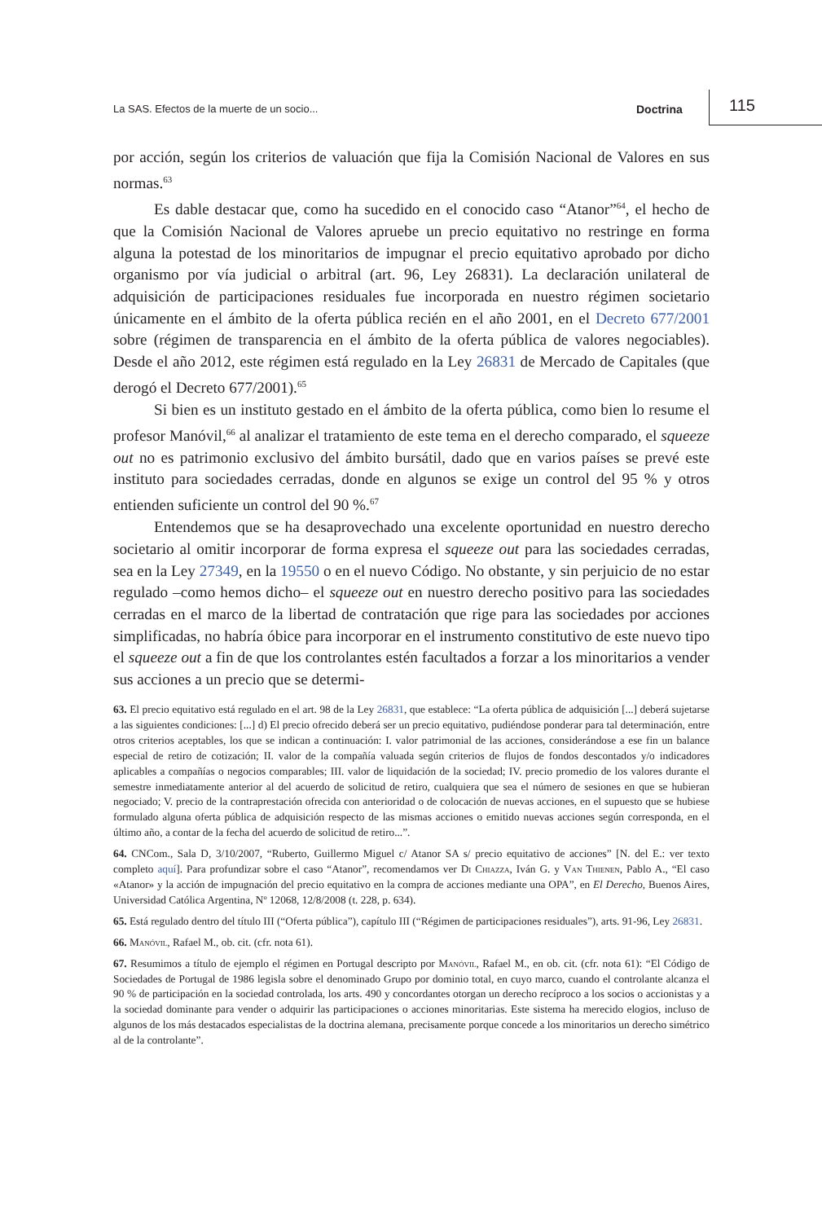La SAS. Efectos de la muerte de un socio... Doctrina 115
por acción, según los criterios de valuación que fija la Comisión Nacional de Valores en sus normas.<sup>63</sup>
Es dable destacar que, como ha sucedido en el conocido caso “Atanor”<sup>64</sup>, el hecho de que la Comisión Nacional de Valores apruebe un precio equitativo no restringe en forma alguna la potestad de los minoritarios de impugnar el precio equitativo aprobado por dicho organismo por vía judicial o arbitral (art. 96, Ley 26831). La declaración unilateral de adquisición de participaciones residuales fue incorporada en nuestro régimen societario únicamente en el ámbito de la oferta pública recién en el año 2001, en el Decreto 677/2001 sobre (régimen de transparencia en el ámbito de la oferta pública de valores negociables). Desde el año 2012, este régimen está regulado en la Ley 26831 de Mercado de Capitales (que derogó el Decreto 677/2001).<sup>65</sup>
Si bien es un instituto gestado en el ámbito de la oferta pública, como bien lo resume el profesor Manóvil,<sup>66</sup> al analizar el tratamiento de este tema en el derecho comparado, el squeeze out no es patrimonio exclusivo del ámbito bursátil, dado que en varios países se prevé este instituto para sociedades cerradas, donde en algunos se exige un control del 95 % y otros entienden suficiente un control del 90 %.<sup>67</sup>
Entendemos que se ha desaprovechado una excelente oportunidad en nuestro derecho societario al omitir incorporar de forma expresa el squeeze out para las sociedades cerradas, sea en la Ley 27349, en la 19550 o en el nuevo Código. No obstante, y sin perjuicio de no estar regulado –como hemos dicho– el squeeze out en nuestro derecho positivo para las sociedades cerradas en el marco de la libertad de contratación que rige para las sociedades por acciones simplificadas, no habría óbice para incorporar en el instrumento constitutivo de este nuevo tipo el squeeze out a fin de que los controlantes estén facultados a forzar a los minoritarios a vender sus acciones a un precio que se determi-
63. El precio equitativo está regulado en el art. 98 de la Ley 26831, que establece: “La oferta pública de adquisición [...] deberá sujetarse a las siguientes condiciones: [...] d) El precio ofrecido deberá ser un precio equitativo, pudiéndose ponderar para tal determinación, entre otros criterios aceptables, los que se indican a continuación: I. valor patrimonial de las acciones, considerándose a ese fin un balance especial de retiro de cotización; II. valor de la compañía valuada según criterios de flujos de fondos descontados y/o indicadores aplicables a compañías o negocios comparables; III. valor de liquidación de la sociedad; IV. precio promedio de los valores durante el semestre inmediatamente anterior al del acuerdo de solicitud de retiro, cualquiera que sea el número de sesiones en que se hubieran negociado; V. precio de la contraprestación ofrecida con anterioridad o de colocación de nuevas acciones, en el supuesto que se hubiese formulado alguna oferta pública de adquisición respecto de las mismas acciones o emitido nuevas acciones según corresponda, en el último año, a contar de la fecha del acuerdo de solicitud de retiro...”.
64. CNCom., Sala D, 3/10/2007, “Ruberto, Guillermo Miguel c/ Atanor SA s/ precio equitativo de acciones” [N. del E.: ver texto completo aquí]. Para profundizar sobre el caso “Atanor”, recomendamos ver Di Chiazza, Iván G. y Van Thienen, Pablo A., “El caso «Atanor» y la acción de impugnación del precio equitativo en la compra de acciones mediante una OPA”, en El Derecho, Buenos Aires, Universidad Católica Argentina, Nº 12068, 12/8/2008 (t. 228, p. 634).
65. Está regulado dentro del título III (“Oferta pública”), capítulo III (“Régimen de participaciones residuales”), arts. 91-96, Ley 26831.
66. Manóvil, Rafael M., ob. cit. (cfr. nota 61).
67. Resumimos a título de ejemplo el régimen en Portugal descripto por Manóvil, Rafael M., en ob. cit. (cfr. nota 61): “El Código de Sociedades de Portugal de 1986 legisla sobre el denominado Grupo por dominio total, en cuyo marco, cuando el controlante alcanza el 90 % de participación en la sociedad controlada, los arts. 490 y concordantes otorgan un derecho recíproco a los socios o accionistas y a la sociedad dominante para vender o adquirir las participaciones o acciones minoritarias. Este sistema ha merecido elogios, incluso de algunos de los más destacados especialistas de la doctrina alemana, precisamente porque concede a los minoritarios un derecho simétrico al de la controlante”.